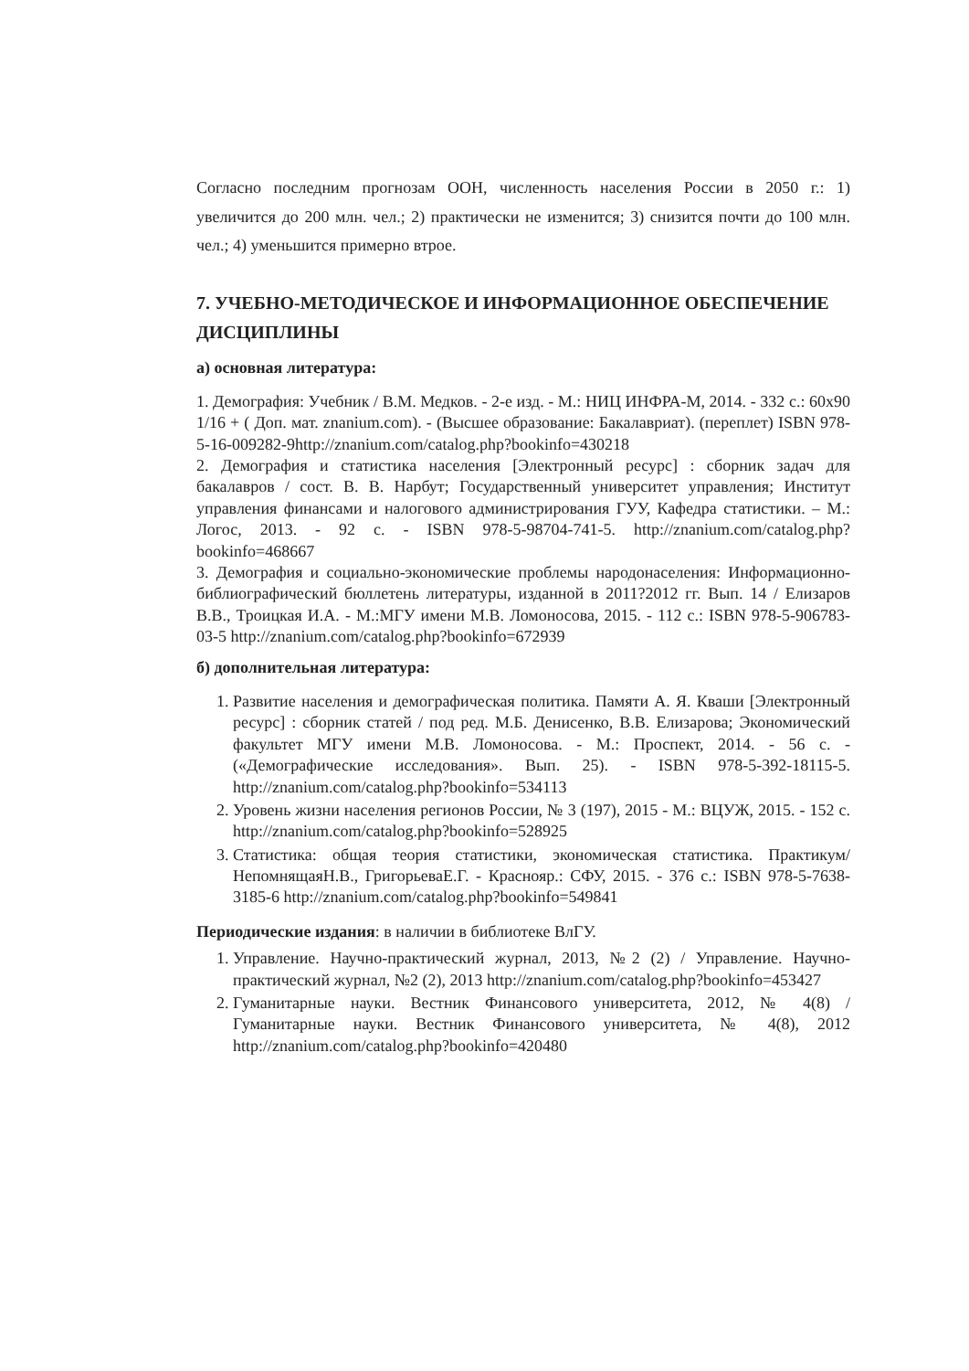Согласно последним прогнозам ООН, численность населения России в 2050 г.: 1) увеличится до 200 млн. чел.; 2) практически не изменится; 3) снизится почти до 100 млн. чел.; 4) уменьшится примерно втрое.
7. УЧЕБНО-МЕТОДИЧЕСКОЕ И ИНФОРМАЦИОННОЕ ОБЕСПЕЧЕНИЕ ДИСЦИПЛИНЫ
а) основная литература:
1. Демография: Учебник / В.М. Медков. - 2-е изд. - М.: НИЦ ИНФРА-М, 2014. - 332 с.: 60x90 1/16 + ( Доп. мат. znanium.com). - (Высшее образование: Бакалавриат). (переплет) ISBN 978-5-16-009282-9http://znanium.com/catalog.php?bookinfo=430218
2. Демография и статистика населения [Электронный ресурс] : сборник задач для бакалавров / сост. В. В. Нарбут; Государственный университет управления; Институт управления финансами и налогового администрирования ГУУ, Кафедра статистики. – М.: Логос, 2013. - 92 с. - ISBN 978-5-98704-741-5. http://znanium.com/catalog.php?bookinfo=468667
3. Демография и социально-экономические проблемы народонаселения: Информационно-библиографический бюллетень литературы, изданной в 2011?2012 гг. Вып. 14 / Елизаров В.В., Троицкая И.А. - М.:МГУ имени М.В. Ломоносова, 2015. - 112 с.: ISBN 978-5-906783-03-5 http://znanium.com/catalog.php?bookinfo=672939
б) дополнительная литература:
1. Развитие населения и демографическая политика. Памяти А. Я. Кваши [Электронный ресурс] : сборник статей / под ред. М.Б. Денисенко, В.В. Елизарова; Экономический факультет МГУ имени М.В. Ломоносова. - М.: Проспект, 2014. - 56 с. - («Демографические исследования». Вып. 25). - ISBN 978-5-392-18115-5. http://znanium.com/catalog.php?bookinfo=534113
2. Уровень жизни населения регионов России, № 3 (197), 2015 - М.: ВЦУЖ, 2015. - 152 с. http://znanium.com/catalog.php?bookinfo=528925
3. Статистика: общая теория статистики, экономическая статистика. Практикум/НепомнящаяН.В., ГригорьеваЕ.Г. - Краснояр.: СФУ, 2015. - 376 с.: ISBN 978-5-7638-3185-6 http://znanium.com/catalog.php?bookinfo=549841
Периодические издания: в наличии в библиотеке ВлГУ.
1. Управление. Научно-практический журнал, 2013, №2 (2) / Управление. Научно-практический журнал, №2 (2), 2013 http://znanium.com/catalog.php?bookinfo=453427
2. Гуманитарные науки. Вестник Финансового университета, 2012, № 4(8) / Гуманитарные науки. Вестник Финансового университета, № 4(8), 2012 http://znanium.com/catalog.php?bookinfo=420480